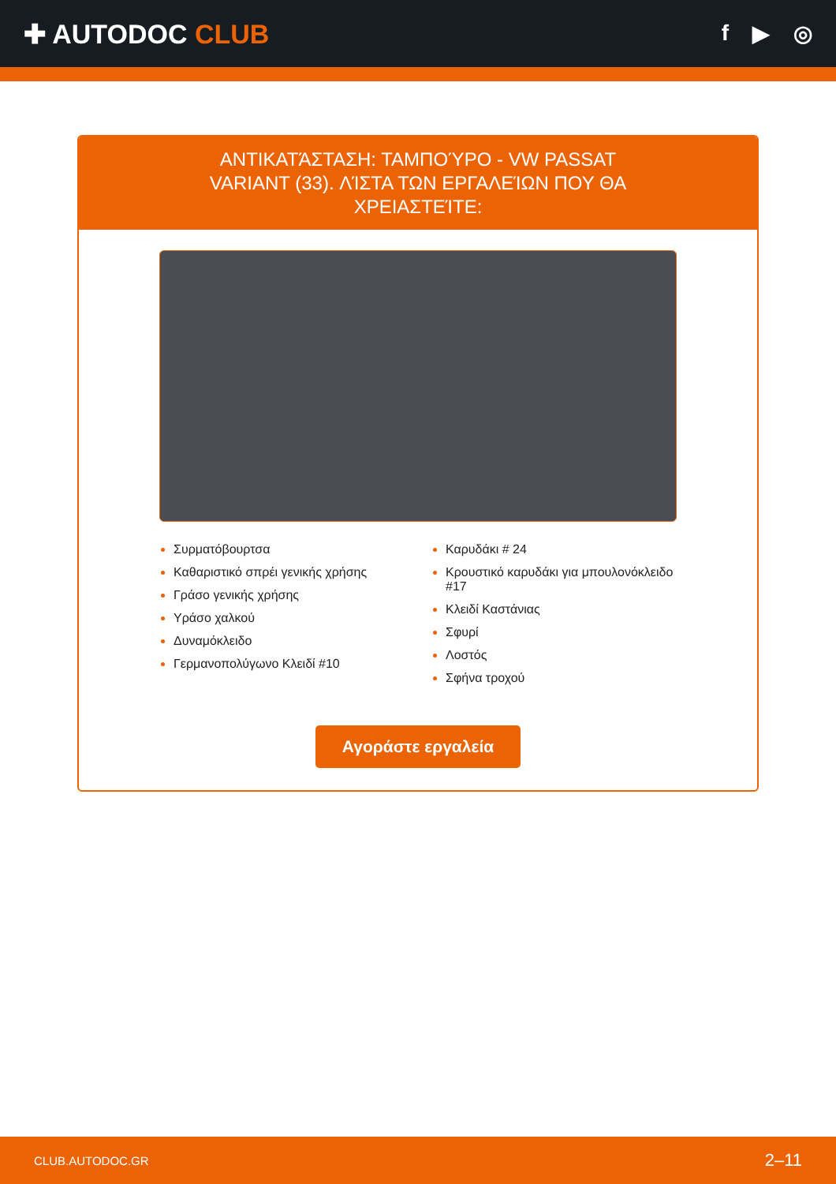✚ AUTODOC CLUB
f ▶ ◎
ΑΝΤΙΚΑΤΆΣΤΑΣΗ: ΤΑΜΠΟΎΡΟ - VW PASSAT VARIANT (33). ΛΊΣΤΑ ΤΩΝ ΕΡΓΑΛΕΊΩΝ ΠΟΥ ΘΑ ΧΡΕΙΑΣΤΕΊΤΕ:
Συρματόβουρτσα
Καθαριστικό σπρέι γενικής χρήσης
Γράσο γενικής χρήσης
Υράσο χαλκού
Δυναμόκλειδο
Γερμανοπολύγωνο Κλειδί #10
Καρυδάκι # 24
Κρουστικό καρυδάκι για μπουλονόκλειδο #17
Κλειδί Καστάνιας
Σφυρί
Λοστός
Σφήνα τροχού
Αγοράστε εργαλεία
CLUB.AUTODOC.GR 2–11